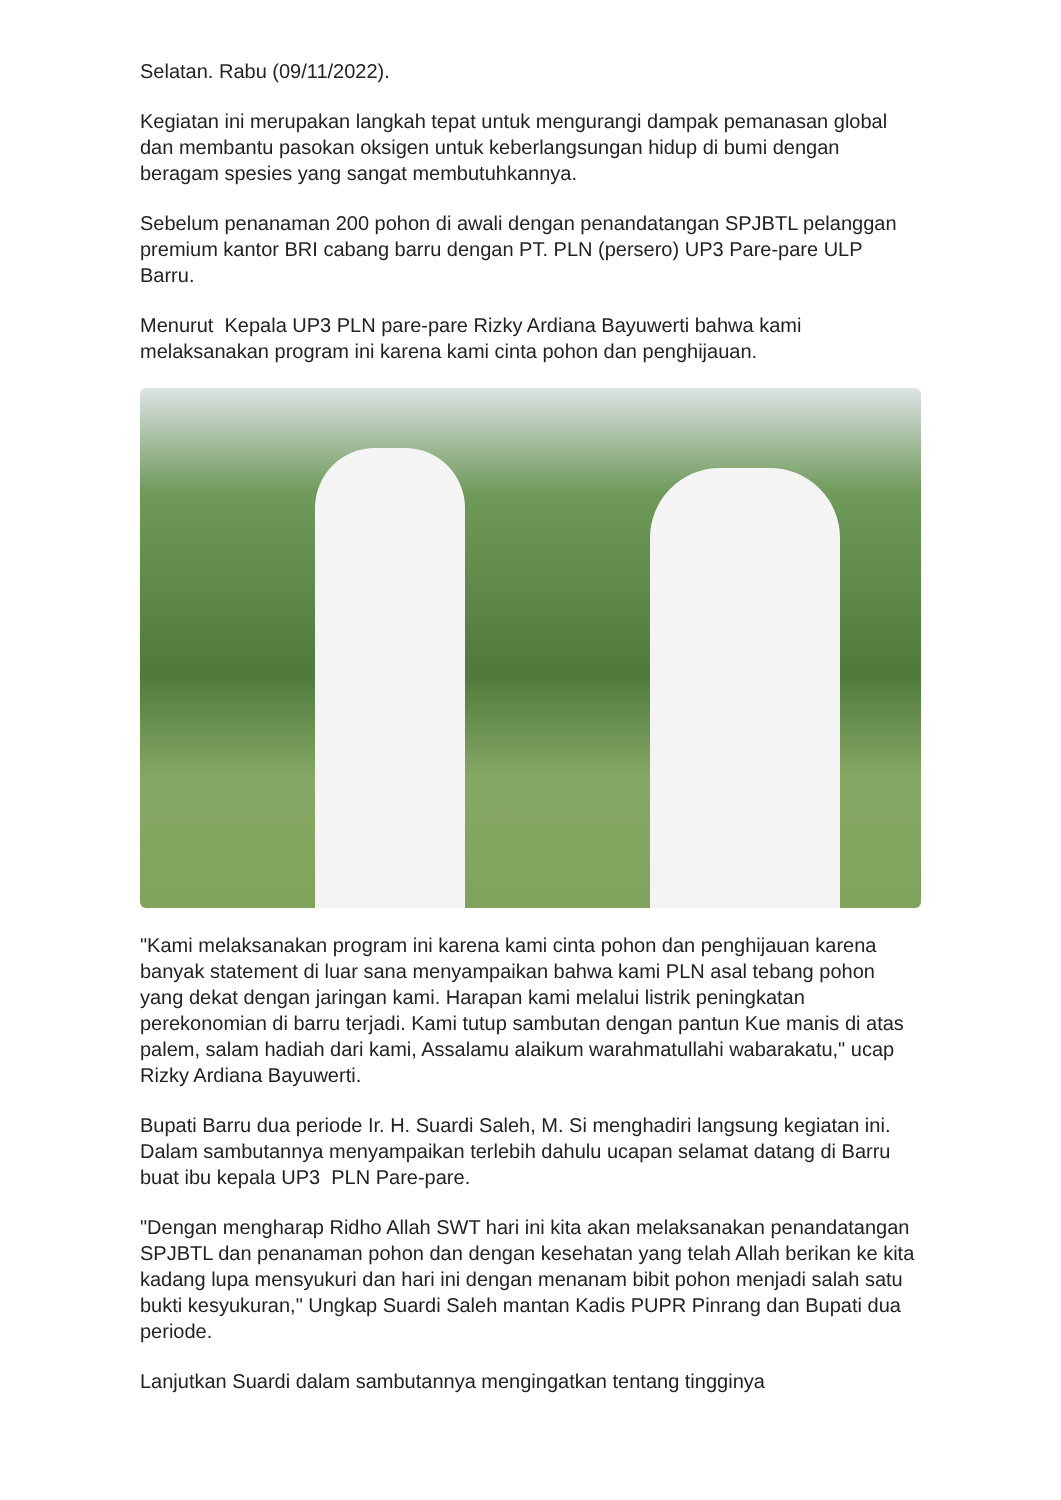Selatan. Rabu (09/11/2022).
Kegiatan ini merupakan langkah tepat untuk mengurangi dampak pemanasan global dan membantu pasokan oksigen untuk keberlangsungan hidup di bumi dengan beragam spesies yang sangat membutuhkannya.
Sebelum penanaman 200 pohon di awali dengan penandatangan SPJBTL pelanggan premium kantor BRI cabang barru dengan PT. PLN (persero) UP3 Pare-pare ULP Barru.
Menurut Kepala UP3 PLN pare-pare Rizky Ardiana Bayuwerti bahwa kami melaksanakan program ini karena kami cinta pohon dan penghijauan.
"Kami melaksanakan program ini karena kami cinta pohon dan penghijauan karena banyak statement di luar sana menyampaikan bahwa kami PLN asal tebang pohon yang dekat dengan jaringan kami. Harapan kami melalui listrik peningkatan perekonomian di barru terjadi. Kami tutup sambutan dengan pantun Kue manis di atas palem, salam hadiah dari kami, Assalamu alaikum warahmatullahi wabarakatu," ucap Rizky Ardiana Bayuwerti.
Bupati Barru dua periode Ir. H. Suardi Saleh, M. Si menghadiri langsung kegiatan ini. Dalam sambutannya menyampaikan terlebih dahulu ucapan selamat datang di Barru buat ibu kepala UP3 PLN Pare-pare.
"Dengan mengharap Ridho Allah SWT hari ini kita akan melaksanakan penandatangan SPJBTL dan penanaman pohon dan dengan kesehatan yang telah Allah berikan ke kita kadang lupa mensyukuri dan hari ini dengan menanam bibit pohon menjadi salah satu bukti kesyukuran," Ungkap Suardi Saleh mantan Kadis PUPR Pinrang dan Bupati dua periode.
Lanjutkan Suardi dalam sambutannya mengingatkan tentang tingginya